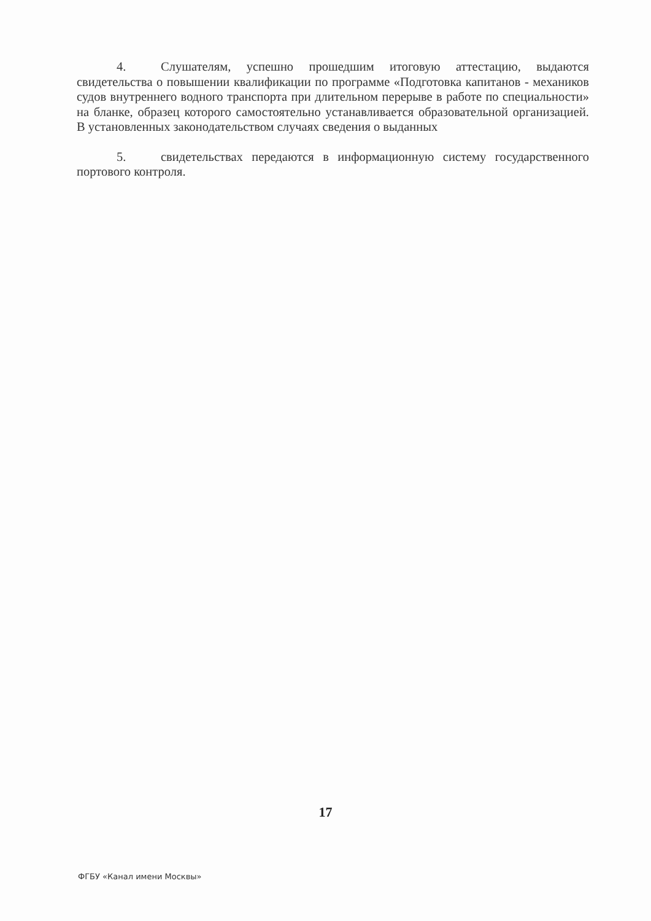4. Слушателям, успешно прошедшим итоговую аттестацию, выдаются свидетельства о повышении квалификации по программе «Подготовка капитанов - механиков судов внутреннего водного транспорта при длительном перерыве в работе по специальности» на бланке, образец которого самостоятельно устанавливается образовательной организацией. В установленных законодательством случаях сведения о выданных
5. свидетельствах передаются в информационную систему государственного портового контроля.
17
ФГБУ «Канал имени Москвы»